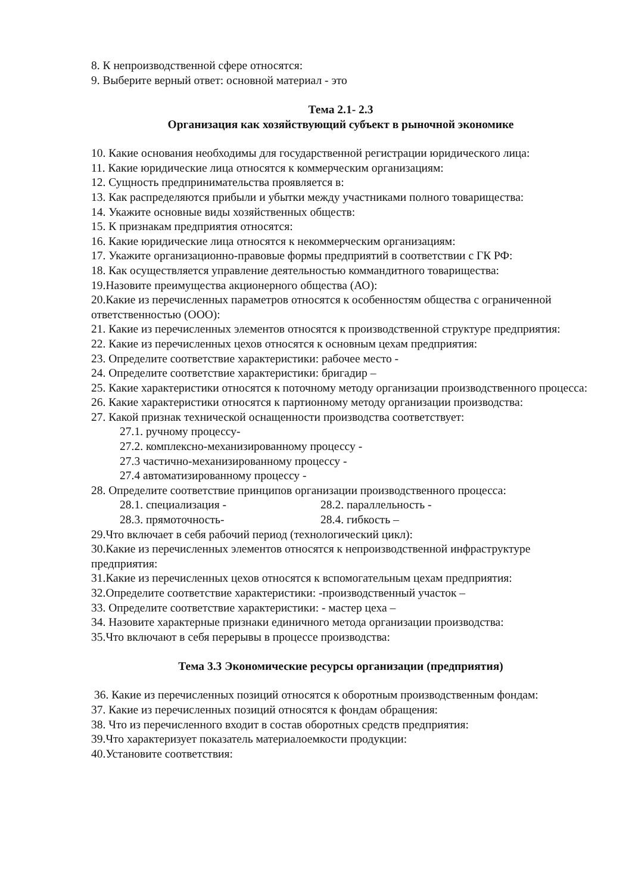8. К непроизводственной сфере относятся:
9. Выберите верный ответ: основной материал - это
Тема 2.1- 2.3
Организация как хозяйствующий субъект в рыночной экономике
10. Какие основания необходимы для государственной регистрации юридического лица:
11. Какие юридические лица относятся к коммерческим организациям:
12. Сущность предпринимательства проявляется в:
13. Как распределяются прибыли и убытки между участниками полного товарищества:
14. Укажите основные виды хозяйственных обществ:
15. К признакам предприятия относятся:
16. Какие юридические лица относятся к некоммерческим организациям:
17. Укажите организационно-правовые формы предприятий в соответствии с ГК РФ:
18. Как осуществляется управление деятельностью коммандитного товарищества:
19.Назовите преимущества акционерного общества (АО):
20.Какие из перечисленных параметров относятся к особенностям общества с ограниченной ответственностью (ООО):
21. Какие из перечисленных элементов относятся к производственной структуре предприятия:
22. Какие из перечисленных цехов относятся к основным цехам предприятия:
23. Определите соответствие характеристики: рабочее место -
24. Определите соответствие характеристики: бригадир –
25. Какие характеристики относятся к поточному методу организации производственного процесса:
26. Какие характеристики относятся к партионному методу организации производства:
27. Какой признак технической оснащенности производства соответствует:
27.1. ручному процессу-
27.2. комплексно-механизированному процессу -
27.3 частично-механизированному процессу -
27.4 автоматизированному процессу -
28. Определите соответствие принципов организации производственного процесса:
28.1. специализация - 28.2. параллельность -
28.3. прямоточность- 28.4. гибкость –
29.Что включает в себя рабочий период (технологический цикл):
30.Какие из перечисленных элементов относятся к непроизводственной инфраструктуре предприятия:
31.Какие из перечисленных цехов относятся к вспомогательным цехам предприятия:
32.Определите соответствие характеристики: -производственный участок –
33. Определите соответствие характеристики: - мастер цеха –
34. Назовите характерные признаки единичного метода организации производства:
35.Что включают в себя перерывы в процессе производства:
Тема 3.3 Экономические ресурсы организации (предприятия)
36. Какие из перечисленных позиций относятся к оборотным производственным фондам:
37. Какие из перечисленных позиций относятся к фондам обращения:
38. Что из перечисленного входит в состав оборотных средств предприятия:
39.Что характеризует показатель материалоемкости продукции:
40.Установите соответствия: